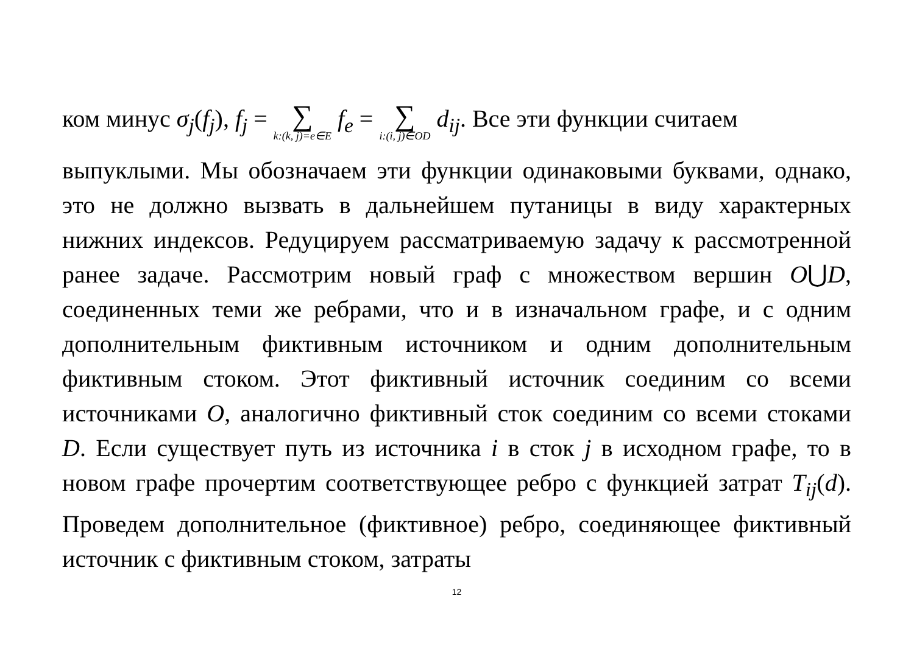ком минус σ<sub>j</sub>(f<sub>j</sub>), f<sub>j</sub> = ∑ k:(k, j)=e∈E f<sub>e</sub> = ∑ i:(i, j)∈OD d<sub>ij</sub>. Все эти функции считаем
выпуклыми. Мы обозначаем эти функции одинаковыми буквами, однако, это не должно вызвать в дальнейшем путаницы в виду характерных нижних индексов. Редуцируем рассматриваемую задачу к рассмотренной ранее задаче. Рассмотрим новый граф с множеством вершин O⋃D, соединенных теми же ребрами, что и в изначальном графе, и с одним дополнительным фиктивным источником и одним дополнительным фиктивным стоком. Этот фиктивный источник соединим со всеми источниками O, аналогично фиктивный сток соединим со всеми стоками D. Если существует путь из источника i в сток j в исходном графе, то в новом графе прочертим соответствующее ребро с функцией затрат T<sub>ij</sub>(d). Проведем дополнительное (фиктивное) ребро, соединяющее фиктивный источник с фиктивным стоком, затраты
12